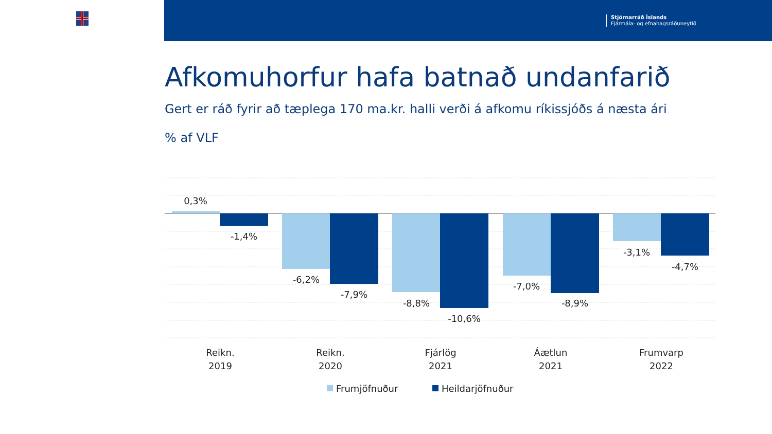Stjórnarráð Íslands
Fjármála- og efnahagsráðuneytið
Afkomuhorfur hafa batnað undanfarið
Gert er ráð fyrir að tæplega 170 ma.kr. halli verði á afkomu ríkissjóðs á næsta ári
% af VLF
0,3%
-1,4%
-6,2%
-7,9%
-8,8%
-10,6%
-7,0%
-8,9%
-3,1%
-4,7%
Reikn.
2019
Reikn.
2020
Fjárlög
2021
Áætlun
2021
Frumvarp
2022
Frumjöfnuður
Heildarjöfnuður